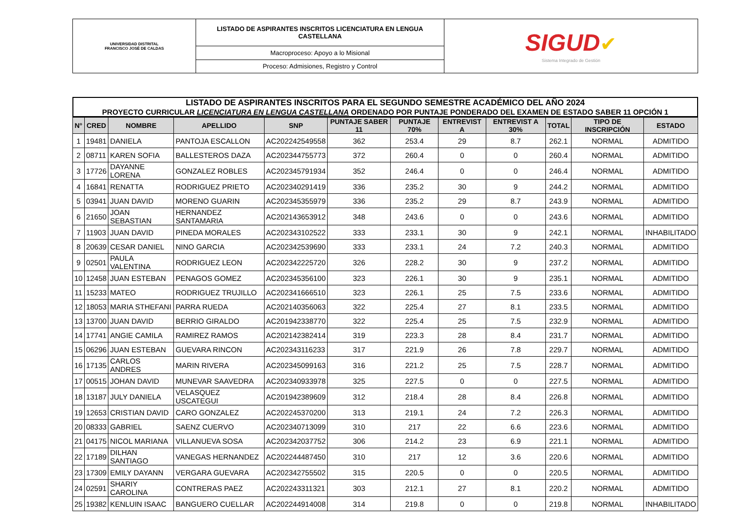| UNIVERSIDAD DISTRITAL FRANCISCO JOSÉ DE CALDAS | LISTADO DE ASPIRANTES INSCRITOS LICENCIATURA EN LENGUA CASTELLANA | SIGUD ✔ Sistema Integrado de Gestión |
| | Macroproceso: Apoyo a lo Misional | |
| | Proceso: Admisiones, Registro y Control | |
LISTADO DE ASPIRANTES INSCRITOS PARA EL SEGUNDO SEMESTRE ACADÉMICO DEL AÑO 2024
PROYECTO CURRICULAR LICENCIATURA EN LENGUA CASTELLANA ORDENADO POR PUNTAJE PONDERADO DEL EXAMEN DE ESTADO SABER 11 OPCIÓN 1
| N° | CRED | NOMBRE | APELLIDO | SNP | PUNTAJE SABER 11 | PUNTAJE 70% | ENTREVIST A | ENTREVIST A 30% | TOTAL | TIPO DE INSCRIPCIÓN | ESTADO |
| --- | --- | --- | --- | --- | --- | --- | --- | --- | --- | --- | --- |
| 1 | 19481 | DANIELA | PANTOJA ESCALLON | AC202242549558 | 362 | 253.4 | 29 | 8.7 | 262.1 | NORMAL | ADMITIDO |
| 2 | 08711 | KAREN SOFIA | BALLESTEROS DAZA | AC202344755773 | 372 | 260.4 | 0 | 0 | 260.4 | NORMAL | ADMITIDO |
| 3 | 17726 | DAYANNE LORENA | GONZALEZ ROBLES | AC202345791934 | 352 | 246.4 | 0 | 0 | 246.4 | NORMAL | ADMITIDO |
| 4 | 16841 | RENATTA | RODRIGUEZ PRIETO | AC202340291419 | 336 | 235.2 | 30 | 9 | 244.2 | NORMAL | ADMITIDO |
| 5 | 03941 | JUAN DAVID | MORENO GUARIN | AC202345355979 | 336 | 235.2 | 29 | 8.7 | 243.9 | NORMAL | ADMITIDO |
| 6 | 21650 | JOAN SEBASTIAN | HERNANDEZ SANTAMARIA | AC202143653912 | 348 | 243.6 | 0 | 0 | 243.6 | NORMAL | ADMITIDO |
| 7 | 11903 | JUAN DAVID | PINEDA MORALES | AC202343102522 | 333 | 233.1 | 30 | 9 | 242.1 | NORMAL | INHABILITADO |
| 8 | 20639 | CESAR DANIEL | NINO GARCIA | AC202342539690 | 333 | 233.1 | 24 | 7.2 | 240.3 | NORMAL | ADMITIDO |
| 9 | 02501 | PAULA VALENTINA | RODRIGUEZ LEON | AC202342225720 | 326 | 228.2 | 30 | 9 | 237.2 | NORMAL | ADMITIDO |
| 10 | 12458 | JUAN ESTEBAN | PENAGOS GOMEZ | AC202345356100 | 323 | 226.1 | 30 | 9 | 235.1 | NORMAL | ADMITIDO |
| 11 | 15233 | MATEO | RODRIGUEZ TRUJILLO | AC202341666510 | 323 | 226.1 | 25 | 7.5 | 233.6 | NORMAL | ADMITIDO |
| 12 | 18053 | MARIA STHEFANI | PARRA RUEDA | AC202140356063 | 322 | 225.4 | 27 | 8.1 | 233.5 | NORMAL | ADMITIDO |
| 13 | 13700 | JUAN DAVID | BERRIO GIRALDO | AC201942338770 | 322 | 225.4 | 25 | 7.5 | 232.9 | NORMAL | ADMITIDO |
| 14 | 17741 | ANGIE CAMILA | RAMIREZ RAMOS | AC202142382414 | 319 | 223.3 | 28 | 8.4 | 231.7 | NORMAL | ADMITIDO |
| 15 | 06296 | JUAN ESTEBAN | GUEVARA RINCON | AC202343116233 | 317 | 221.9 | 26 | 7.8 | 229.7 | NORMAL | ADMITIDO |
| 16 | 17135 | CARLOS ANDRES | MARIN RIVERA | AC202345099163 | 316 | 221.2 | 25 | 7.5 | 228.7 | NORMAL | ADMITIDO |
| 17 | 00515 | JOHAN DAVID | MUNEVAR SAAVEDRA | AC202340933978 | 325 | 227.5 | 0 | 0 | 227.5 | NORMAL | ADMITIDO |
| 18 | 13187 | JULY DANIELA | VELASQUEZ USCATEGUI | AC201942389609 | 312 | 218.4 | 28 | 8.4 | 226.8 | NORMAL | ADMITIDO |
| 19 | 12653 | CRISTIAN DAVID | CARO GONZALEZ | AC202245370200 | 313 | 219.1 | 24 | 7.2 | 226.3 | NORMAL | ADMITIDO |
| 20 | 08333 | GABRIEL | SAENZ CUERVO | AC202340713099 | 310 | 217 | 22 | 6.6 | 223.6 | NORMAL | ADMITIDO |
| 21 | 04175 | NICOL MARIANA | VILLANUEVA SOSA | AC202342037752 | 306 | 214.2 | 23 | 6.9 | 221.1 | NORMAL | ADMITIDO |
| 22 | 17189 | DILHAN SANTIAGO | VANEGAS HERNANDEZ | AC202244487450 | 310 | 217 | 12 | 3.6 | 220.6 | NORMAL | ADMITIDO |
| 23 | 17309 | EMILY DAYANN | VERGARA GUEVARA | AC202342755502 | 315 | 220.5 | 0 | 0 | 220.5 | NORMAL | ADMITIDO |
| 24 | 02591 | SHARIY CAROLINA | CONTRERAS PAEZ | AC202243311321 | 303 | 212.1 | 27 | 8.1 | 220.2 | NORMAL | ADMITIDO |
| 25 | 19382 | KENLUIN ISAAC | BANGUERO CUELLAR | AC202244914008 | 314 | 219.8 | 0 | 0 | 219.8 | NORMAL | INHABILITADO |